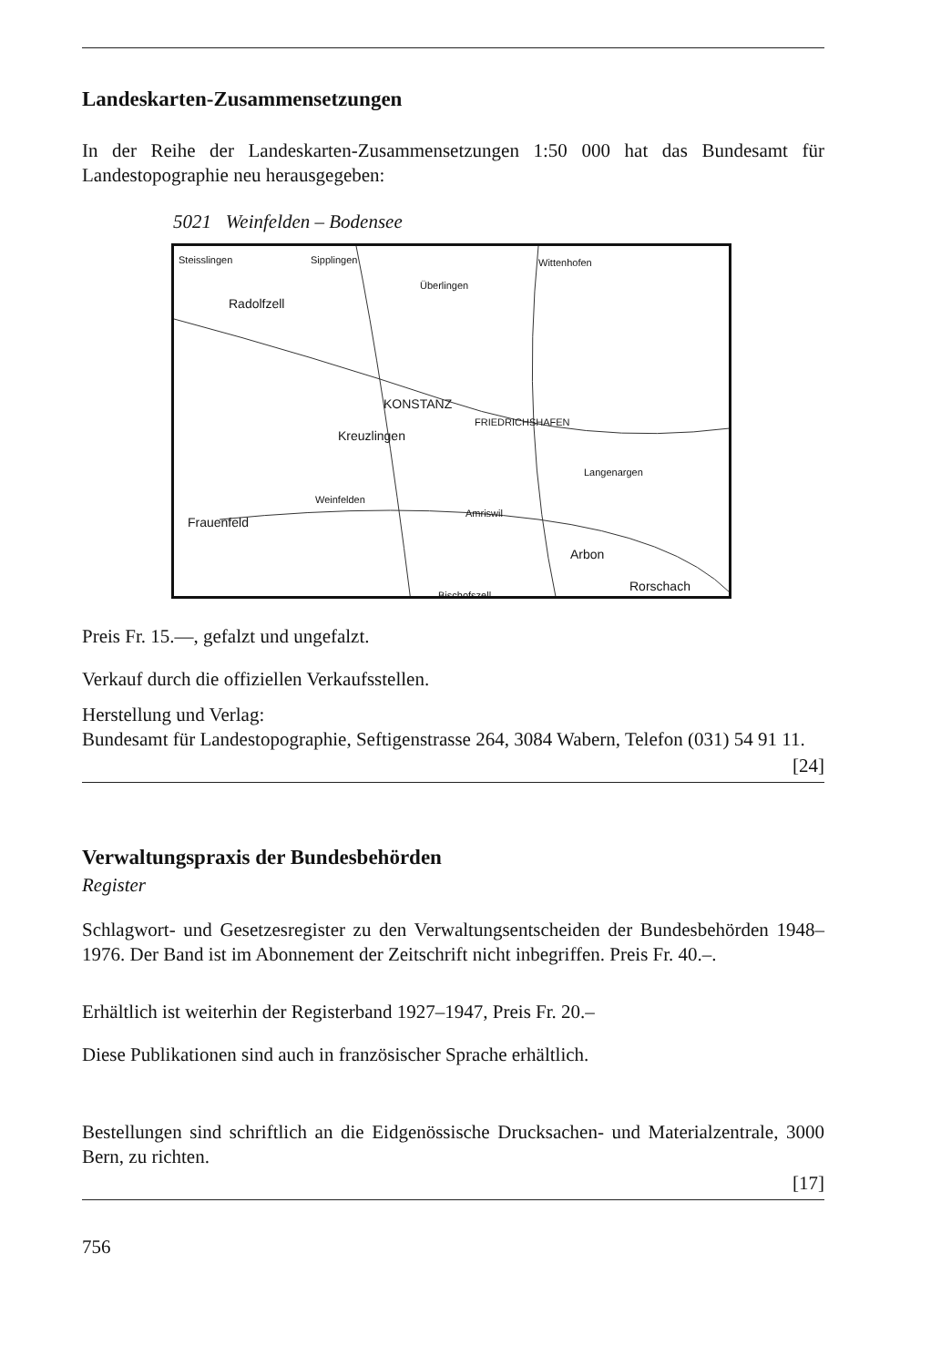Landeskarten-Zusammensetzungen
In der Reihe der Landeskarten-Zusammensetzungen 1:50 000 hat das Bundesamt für Landestopographie neu herausgegeben:
5021 Weinfelden – Bodensee
Steisslingen Sipplingen Wittenhofen
Radolfzell
Überlingen
KONSTANZ
FRIEDRICHSHAFEN
Kreuzlingen
Weinfelden
Frauenfeld
Amriswil
Arbon
Rorschach Bischofszell
Langenargen
Preis Fr. 15.—, gefalzt und ungefalzt.
Verkauf durch die offiziellen Verkaufsstellen.
Herstellung und Verlag:
Bundesamt für Landestopographie, Seftigenstrasse 264, 3084 Wabern, Telefon (031) 54 91 11.
[24]
Verwaltungspraxis der Bundesbehörden
Register
Schlagwort- und Gesetzesregister zu den Verwaltungsentscheiden der Bundesbehörden 1948–1976. Der Band ist im Abonnement der Zeitschrift nicht inbegriffen. Preis Fr. 40.–.
Erhältlich ist weiterhin der Registerband 1927–1947, Preis Fr. 20.–
Diese Publikationen sind auch in französischer Sprache erhältlich.
Bestellungen sind schriftlich an die Eidgenössische Drucksachen- und Materialzentrale, 3000 Bern, zu richten.
[17]
756